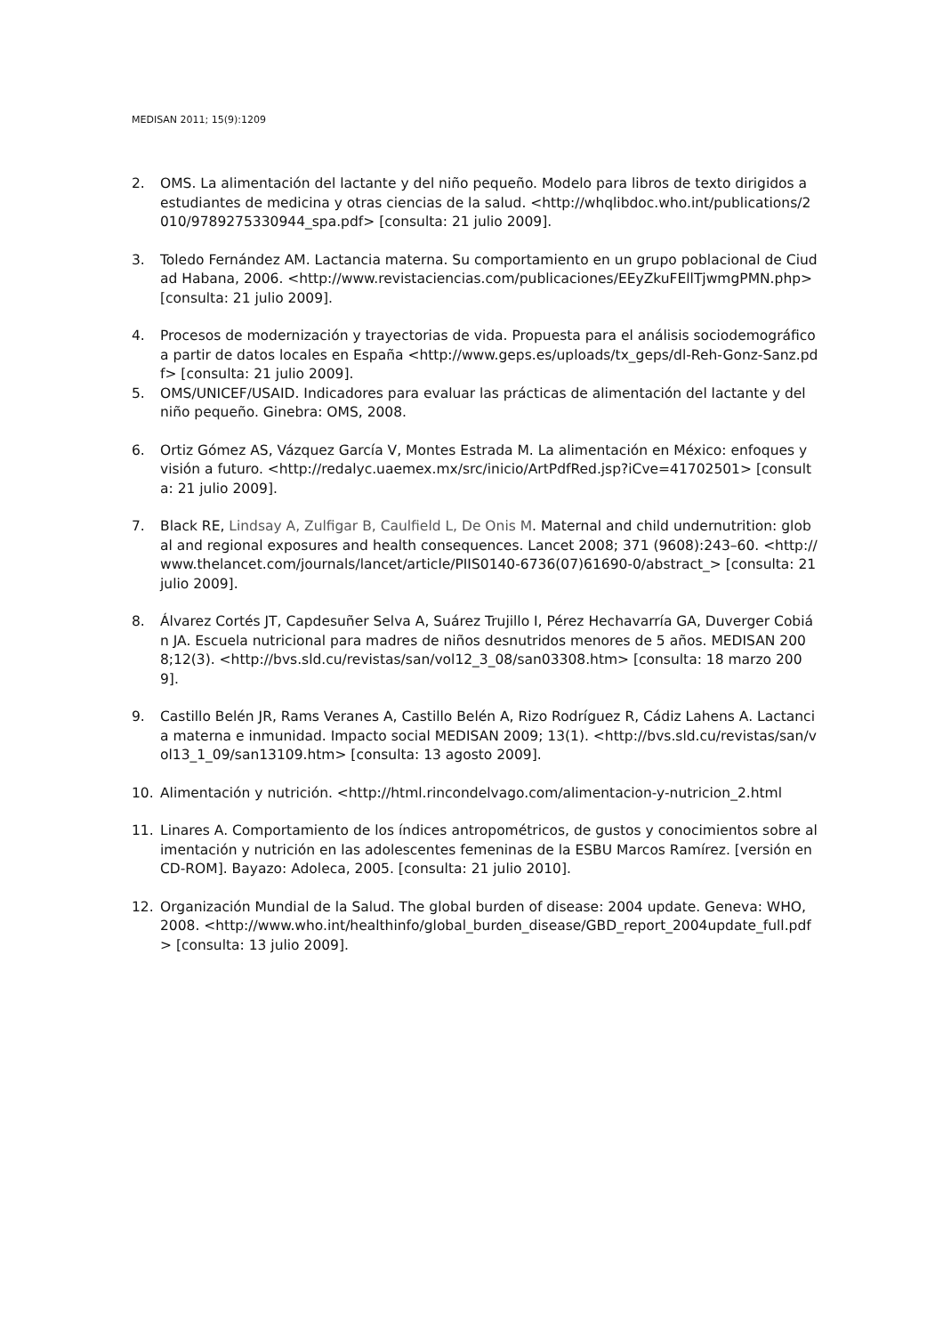MEDISAN 2011; 15(9):1209
2. OMS. La alimentación del lactante y del niño pequeño. Modelo para libros de texto dirigidos a estudiantes de medicina y otras ciencias de la salud. <http://whqlibdoc.who.int/publications/2010/9789275330944_spa.pdf> [consulta: 21 julio 2009].
3. Toledo Fernández AM. Lactancia materna. Su comportamiento en un grupo poblacional de Ciudad Habana, 2006. <http://www.revistaciencias.com/publicaciones/EEyZkuFEllTjwmgPMN.php> [consulta: 21 julio 2009].
4. Procesos de modernización y trayectorias de vida. Propuesta para el análisis sociodemográfico a partir de datos locales en España <http://www.geps.es/uploads/tx_geps/dl-Reh-Gonz-Sanz.pdf> [consulta: 21 julio 2009].
5. OMS/UNICEF/USAID. Indicadores para evaluar las prácticas de alimentación del lactante y del niño pequeño. Ginebra: OMS, 2008.
6. Ortiz Gómez AS, Vázquez García V, Montes Estrada M. La alimentación en México: enfoques y visión a futuro. <http://redalyc.uaemex.mx/src/inicio/ArtPdfRed.jsp?iCve=41702501> [consulta: 21 julio 2009].
7. Black RE, Lindsay A, Zulfigar B, Caulfield L, De Onis M. Maternal and child undernutrition: global and regional exposures and health consequences. Lancet 2008; 371 (9608):243–60. <http://www.thelancet.com/journals/lancet/article/PIIS0140-6736(07)61690-0/abstract_> [consulta: 21 julio 2009].
8. Álvarez Cortés JT, Capdesuñer Selva A, Suárez Trujillo I, Pérez Hechavarría GA, Duverger Cobián JA. Escuela nutricional para madres de niños desnutridos menores de 5 años. MEDISAN 2008;12(3). <http://bvs.sld.cu/revistas/san/vol12_3_08/san03308.htm> [consulta: 18 marzo 2009].
9. Castillo Belén JR, Rams Veranes A, Castillo Belén A, Rizo Rodríguez R, Cádiz Lahens A. Lactancia materna e inmunidad. Impacto social MEDISAN 2009; 13(1). <http://bvs.sld.cu/revistas/san/vol13_1_09/san13109.htm> [consulta: 13 agosto 2009].
10. Alimentación y nutrición. <http://html.rincondelvago.com/alimentacion-y-nutricion_2.html
11. Linares A. Comportamiento de los índices antropométricos, de gustos y conocimientos sobre alimentación y nutrición en las adolescentes femeninas de la ESBU Marcos Ramírez. [versión en CD-ROM]. Bayazo: Adoleca, 2005. [consulta: 21 julio 2010].
12. Organización Mundial de la Salud. The global burden of disease: 2004 update. Geneva: WHO, 2008. <http://www.who.int/healthinfo/global_burden_disease/GBD_report_2004update_full.pdf> [consulta: 13 julio 2009].